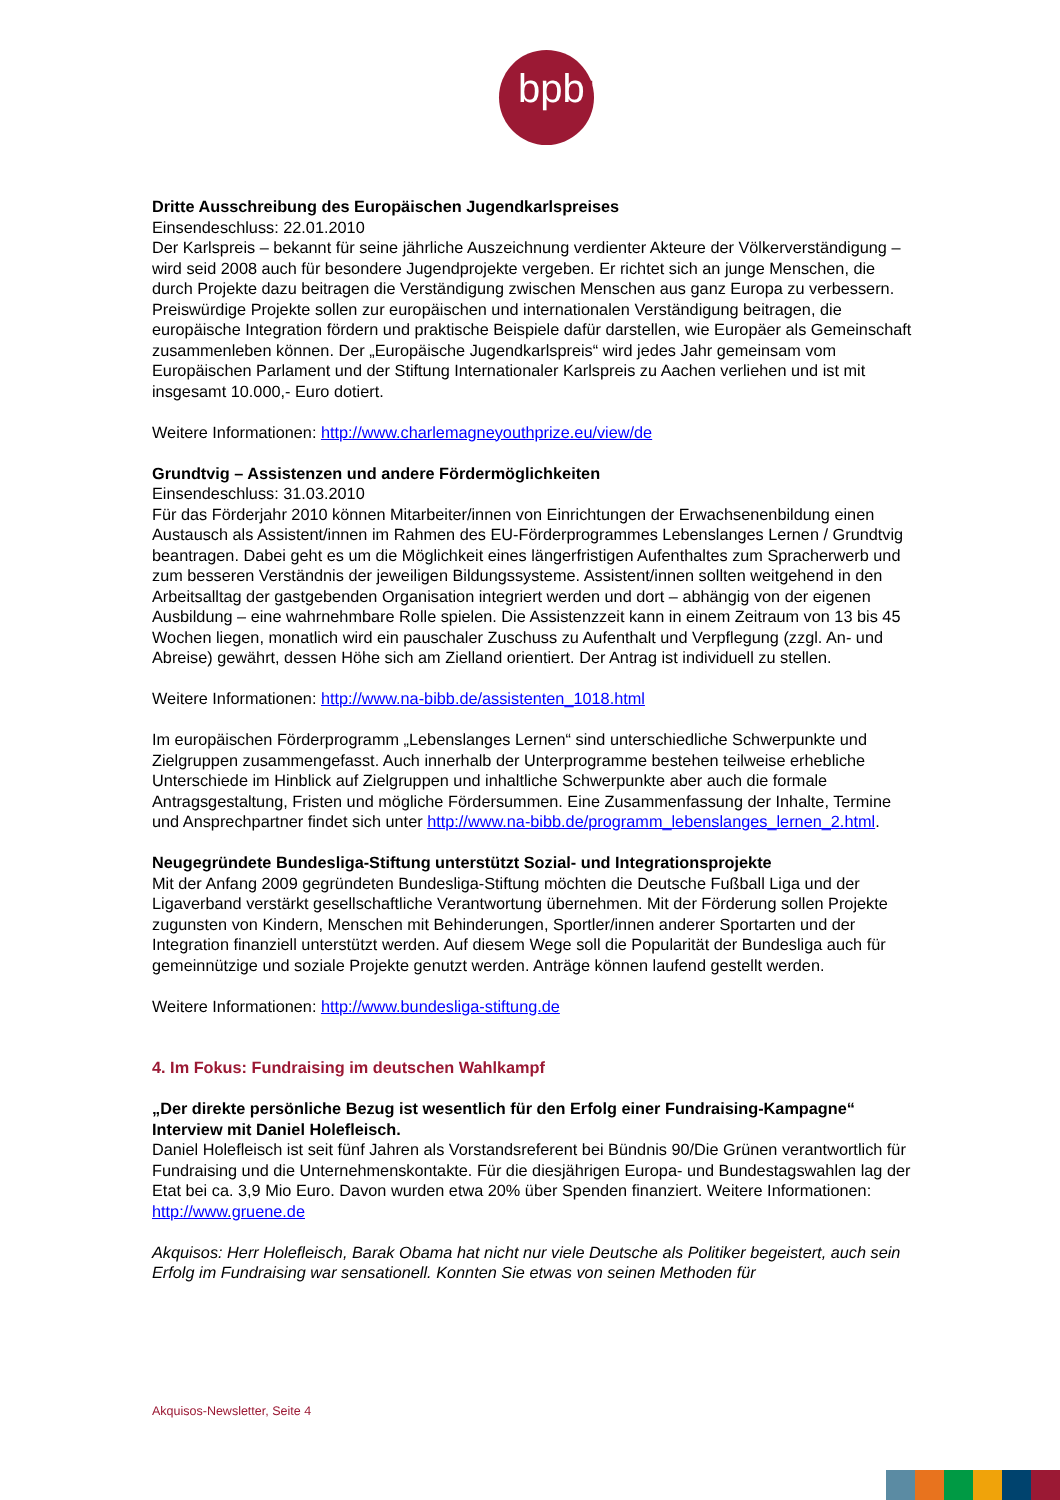bpb:
Dritte Ausschreibung des Europäischen Jugendkarlspreises
Einsendeschluss: 22.01.2010
Der Karlspreis – bekannt für seine jährliche Auszeichnung verdienter Akteure der Völkerverständigung – wird seid 2008 auch für besondere Jugendprojekte vergeben. Er richtet sich an junge Menschen, die durch Projekte dazu beitragen die Verständigung zwischen Menschen aus ganz Europa zu verbessern.
Preiswürdige Projekte sollen zur europäischen und internationalen Verständigung beitragen, die europäische Integration fördern und praktische Beispiele dafür darstellen, wie Europäer als Gemeinschaft zusammenleben können. Der „Europäische Jugendkarlspreis“ wird jedes Jahr gemeinsam vom Europäischen Parlament und der Stiftung Internationaler Karlspreis zu Aachen verliehen und ist mit insgesamt 10.000,- Euro dotiert.
Weitere Informationen: http://www.charlemagneyouthprize.eu/view/de
Grundtvig – Assistenzen und andere Fördermöglichkeiten
Einsendeschluss: 31.03.2010
Für das Förderjahr 2010 können Mitarbeiter/innen von Einrichtungen der Erwachsenenbildung einen Austausch als Assistent/innen im Rahmen des EU-Förderprogrammes Lebenslanges Lernen / Grundtvig beantragen. Dabei geht es um die Möglichkeit eines längerfristigen Aufenthaltes zum Spracherwerb und zum besseren Verständnis der jeweiligen Bildungssysteme. Assistent/innen sollten weitgehend in den Arbeitsalltag der gastgebenden Organisation integriert werden und dort – abhängig von der eigenen Ausbildung – eine wahrnehmbare Rolle spielen. Die Assistenzzeit kann in einem Zeitraum von 13 bis 45 Wochen liegen, monatlich wird ein pauschaler Zuschuss zu Aufenthalt und Verpflegung (zzgl. An- und Abreise) gewährt, dessen Höhe sich am Zielland orientiert. Der Antrag ist individuell zu stellen.
Weitere Informationen: http://www.na-bibb.de/assistenten_1018.html
Im europäischen Förderprogramm „Lebenslanges Lernen“ sind unterschiedliche Schwerpunkte und Zielgruppen zusammengefasst. Auch innerhalb der Unterprogramme bestehen teilweise erhebliche Unterschiede im Hinblick auf Zielgruppen und inhaltliche Schwerpunkte aber auch die formale Antragsgestaltung, Fristen und mögliche Fördersummen. Eine Zusammenfassung der Inhalte, Termine und Ansprechpartner findet sich unter http://www.na-bibb.de/programm_lebenslanges_lernen_2.html.
Neugegründete Bundesliga-Stiftung unterstützt Sozial- und Integrationsprojekte
Mit der Anfang 2009 gegründeten Bundesliga-Stiftung möchten die Deutsche Fußball Liga und der Ligaverband verstärkt gesellschaftliche Verantwortung übernehmen. Mit der Förderung sollen Projekte zugunsten von Kindern, Menschen mit Behinderungen, Sportler/innen anderer Sportarten und der Integration finanziell unterstützt werden. Auf diesem Wege soll die Popularität der Bundesliga auch für gemeinnützige und soziale Projekte genutzt werden. Anträge können laufend gestellt werden.
Weitere Informationen: http://www.bundesliga-stiftung.de
4. Im Fokus: Fundraising im deutschen Wahlkampf
„Der direkte persönliche Bezug ist wesentlich für den Erfolg einer Fundraising-Kampagne“ Interview mit Daniel Holefleisch.
Daniel Holefleisch ist seit fünf Jahren als Vorstandsreferent bei Bündnis 90/Die Grünen verantwortlich für Fundraising und die Unternehmenskontakte. Für die diesjährigen Europa- und Bundestagswahlen lag der Etat bei ca. 3,9 Mio Euro. Davon wurden etwa 20% über Spenden finanziert. Weitere Informationen: http://www.gruene.de
Akquisos: Herr Holefleisch, Barak Obama hat nicht nur viele Deutsche als Politiker begeistert, auch sein Erfolg im Fundraising war sensationell. Konnten Sie etwas von seinen Methoden für
Akquisos-Newsletter, Seite 4